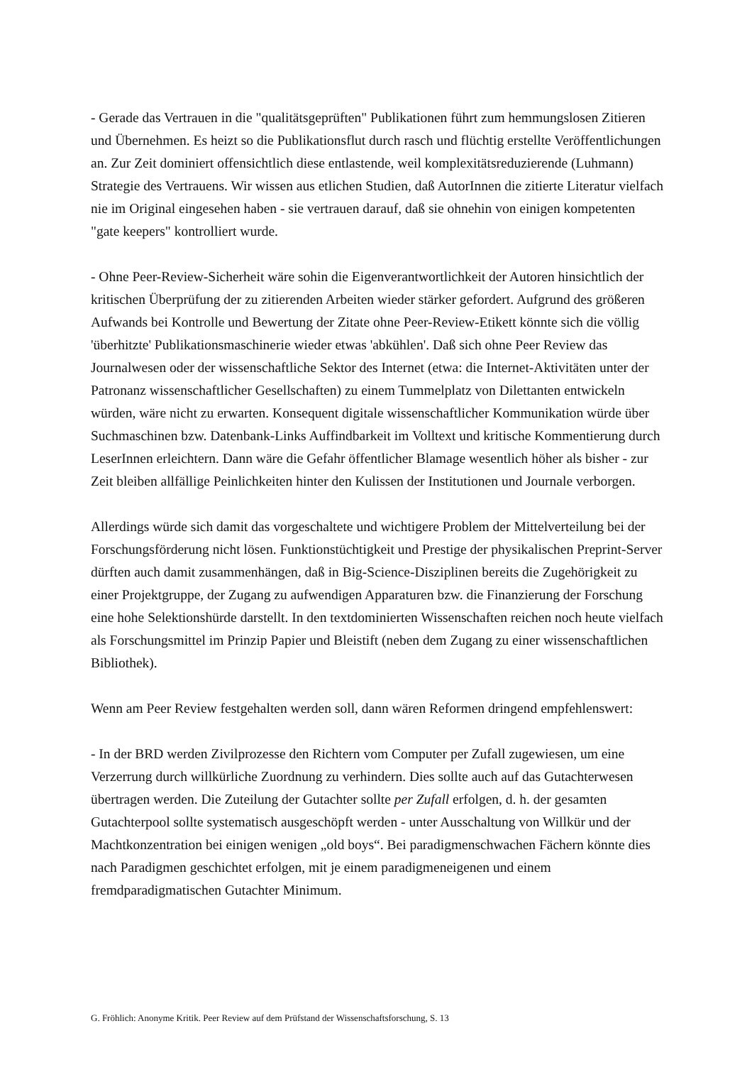- Gerade das Vertrauen in die "qualitätsgeprüften" Publikationen führt zum hemmungslosen Zitieren und Übernehmen. Es heizt so die Publikationsflut durch rasch und flüchtig erstellte Veröffentlichungen an. Zur Zeit dominiert offensichtlich diese entlastende, weil komplexitätsreduzierende (Luhmann) Strategie des Vertrauens. Wir wissen aus etlichen Studien, daß AutorInnen die zitierte Literatur vielfach nie im Original eingesehen haben - sie vertrauen darauf, daß sie ohnehin von einigen kompetenten "gate keepers" kontrolliert wurde.
- Ohne Peer-Review-Sicherheit wäre sohin die Eigenverantwortlichkeit der Autoren hinsichtlich der kritischen Überprüfung der zu zitierenden Arbeiten wieder stärker gefordert. Aufgrund des größeren Aufwands bei Kontrolle und Bewertung der Zitate ohne Peer-Review-Etikett könnte sich die völlig 'überhitzte' Publikationsmaschinerie wieder etwas 'abkühlen'. Daß sich ohne Peer Review das Journalwesen oder der wissenschaftliche Sektor des Internet (etwa: die Internet-Aktivitäten unter der Patronanz wissenschaftlicher Gesellschaften) zu einem Tummelplatz von Dilettanten entwickeln würden, wäre nicht zu erwarten. Konsequent digitale wissenschaftlicher Kommunikation würde über Suchmaschinen bzw. Datenbank-Links Auffindbarkeit im Volltext und kritische Kommentierung durch LeserInnen erleichtern. Dann wäre die Gefahr öffentlicher Blamage wesentlich höher als bisher - zur Zeit bleiben allfällige Peinlichkeiten hinter den Kulissen der Institutionen und Journale verborgen.
Allerdings würde sich damit das vorgeschaltete und wichtigere Problem der Mittelverteilung bei der Forschungsförderung nicht lösen. Funktionstüchtigkeit und Prestige der physikalischen Preprint-Server dürften auch damit zusammenhängen, daß in Big-Science-Disziplinen bereits die Zugehörigkeit zu einer Projektgruppe, der Zugang zu aufwendigen Apparaturen bzw. die Finanzierung der Forschung eine hohe Selektionshürde darstellt. In den textdominierten Wissenschaften reichen noch heute vielfach als Forschungsmittel im Prinzip Papier und Bleistift (neben dem Zugang zu einer wissenschaftlichen Bibliothek).
Wenn am Peer Review festgehalten werden soll, dann wären Reformen dringend empfehlenswert:
- In der BRD werden Zivilprozesse den Richtern vom Computer per Zufall zugewiesen, um eine Verzerrung durch willkürliche Zuordnung zu verhindern. Dies sollte auch auf das Gutachterwesen übertragen werden. Die Zuteilung der Gutachter sollte per Zufall erfolgen, d. h. der gesamten Gutachterpool sollte systematisch ausgeschöpft werden - unter Ausschaltung von Willkür und der Machtkonzentration bei einigen wenigen „old boys“. Bei paradigmenschwachen Fächern könnte dies nach Paradigmen geschichtet erfolgen, mit je einem paradigmeneigenen und einem fremdparadigmatischen Gutachter Minimum.
G. Fröhlich: Anonyme Kritik. Peer Review auf dem Prüfstand der Wissenschaftsforschung, S. 13